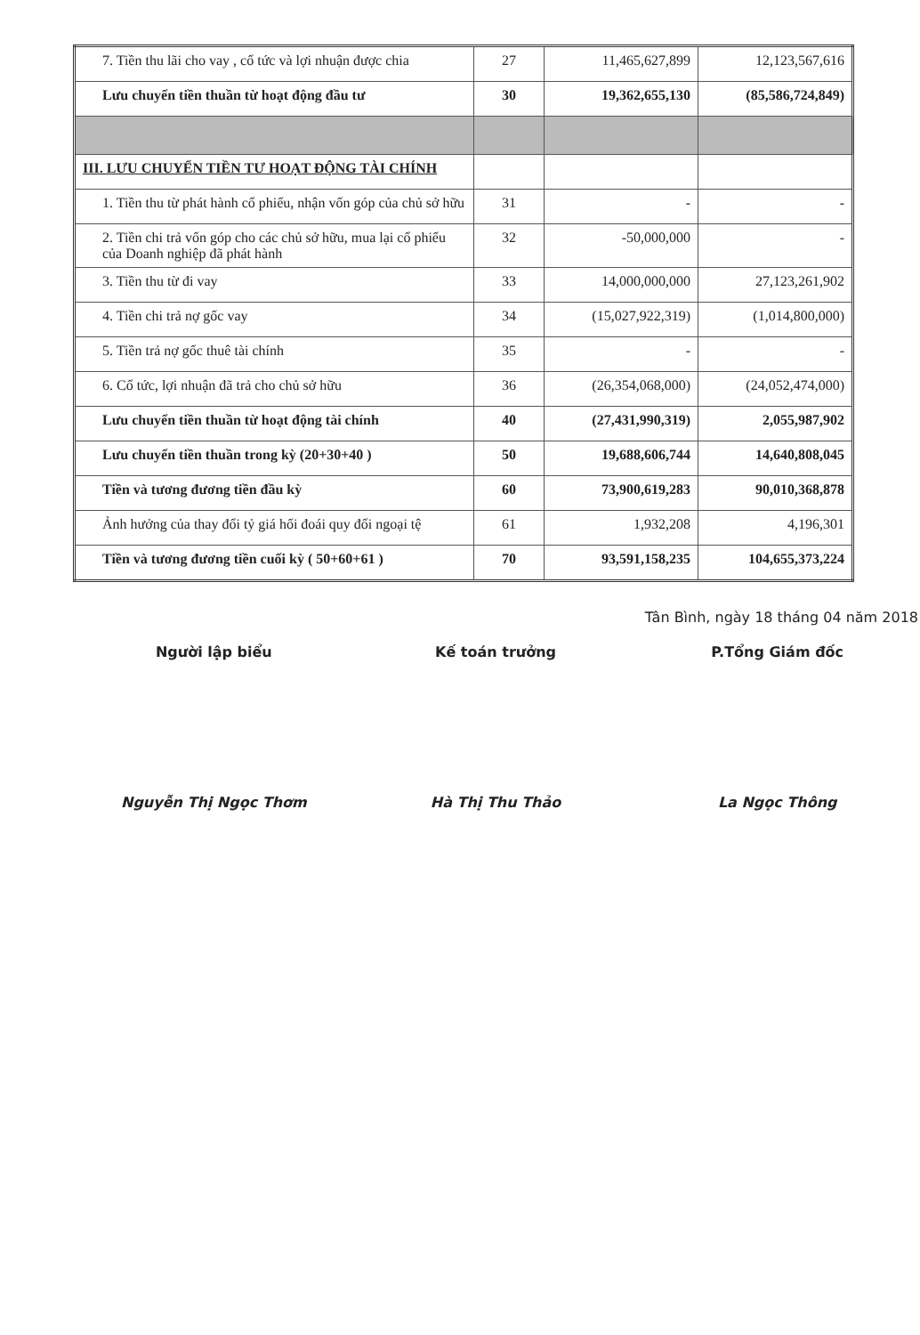| 7. Tiền thu lãi cho vay , cổ tức và lợi nhuận được chia | 27 | 11,465,627,899 | 12,123,567,616 |
| Lưu chuyển tiền thuần từ hoạt động đầu tư | 30 | 19,362,655,130 | (85,586,724,849) |
| III. LƯU CHUYỂN TIỀN TƯ HOẠT ĐỘNG TÀI CHÍNH | | | |
| 1. Tiền thu từ phát hành cổ phiếu, nhận vốn góp của chủ sở hữu | 31 | - | - |
| 2. Tiền chi trả vốn góp cho các chủ sở hữu, mua lại cổ phiếu của Doanh nghiệp đã phát hành | 32 | -50,000,000 | - |
| 3. Tiền thu từ đi vay | 33 | 14,000,000,000 | 27,123,261,902 |
| 4. Tiền chi trả nợ gốc vay | 34 | (15,027,922,319) | (1,014,800,000) |
| 5. Tiền trả nợ gốc thuê tài chính | 35 | - | - |
| 6. Cổ tức, lợi nhuận đã trả cho chủ sở hữu | 36 | (26,354,068,000) | (24,052,474,000) |
| Lưu chuyển tiền thuần từ hoạt động tài chính | 40 | (27,431,990,319) | 2,055,987,902 |
| Lưu chuyển tiền thuần trong kỳ (20+30+40 ) | 50 | 19,688,606,744 | 14,640,808,045 |
| Tiền và tương đương tiền đầu kỳ | 60 | 73,900,619,283 | 90,010,368,878 |
| Ảnh hưởng của thay đổi tỷ giá hối đoái quy đổi ngoại tệ | 61 | 1,932,208 | 4,196,301 |
| Tiền và tương đương tiền cuối kỳ ( 50+60+61 ) | 70 | 93,591,158,235 | 104,655,373,224 |
Tân Bình, ngày 18 tháng 04 năm 2018
Người lập biểu Kế toán trưởng P.Tổng Giám đốc
Nguyễn Thị Ngọc Thơm Hà Thị Thu Thảo La Ngọc Thông